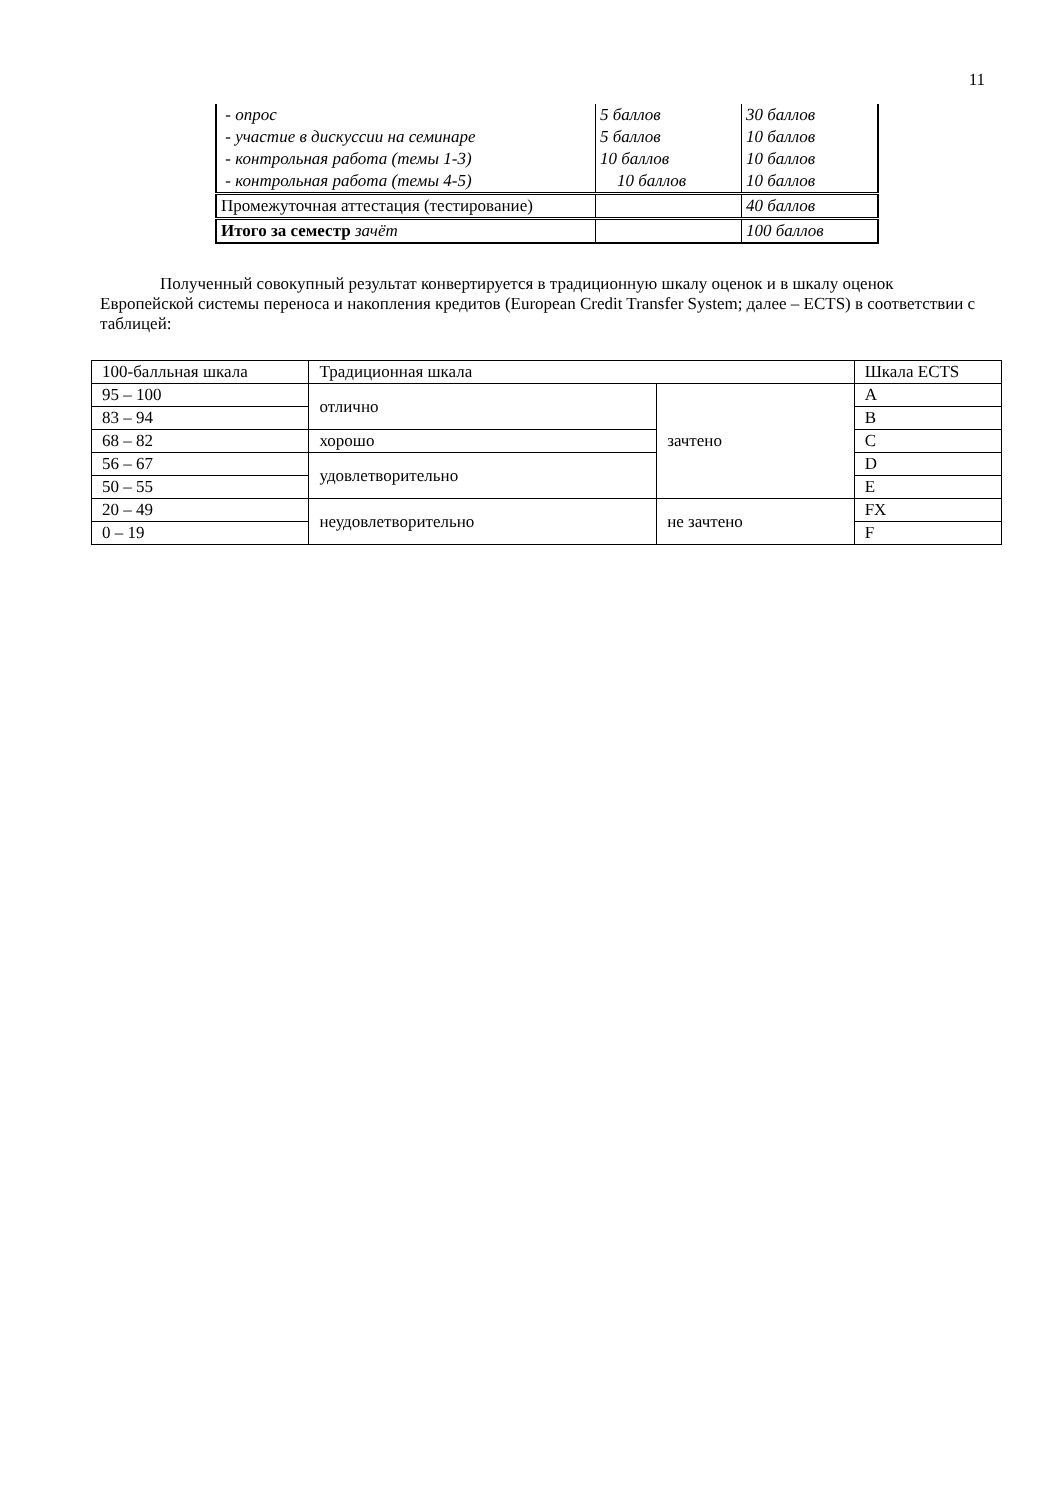11
| - опрос | 5 баллов | 30 баллов |
| - участие в дискуссии на семинаре | 5 баллов | 10 баллов |
| - контрольная работа (темы 1-3) | 10 баллов | 10 баллов |
| - контрольная работа (темы 4-5) | 10 баллов | 10 баллов |
| Промежуточная аттестация (тестирование) | | 40 баллов |
| Итого за семестр зачёт | | 100 баллов |
Полученный совокупный результат конвертируется в традиционную шкалу оценок и в шкалу оценок Европейской системы переноса и накопления кредитов (European Credit Transfer System; далее – ECTS) в соответствии с таблицей:
| 100-балльная шкала | Традиционная шкала | | Шкала ECTS |
| 95 – 100 | отлично | зачтено | A |
| 83 – 94 | | | B |
| 68 – 82 | хорошо | | C |
| 56 – 67 | удовлетворительно | | D |
| 50 – 55 | | | E |
| 20 – 49 | неудовлетворительно | не зачтено | FX |
| 0 – 19 | | | F |